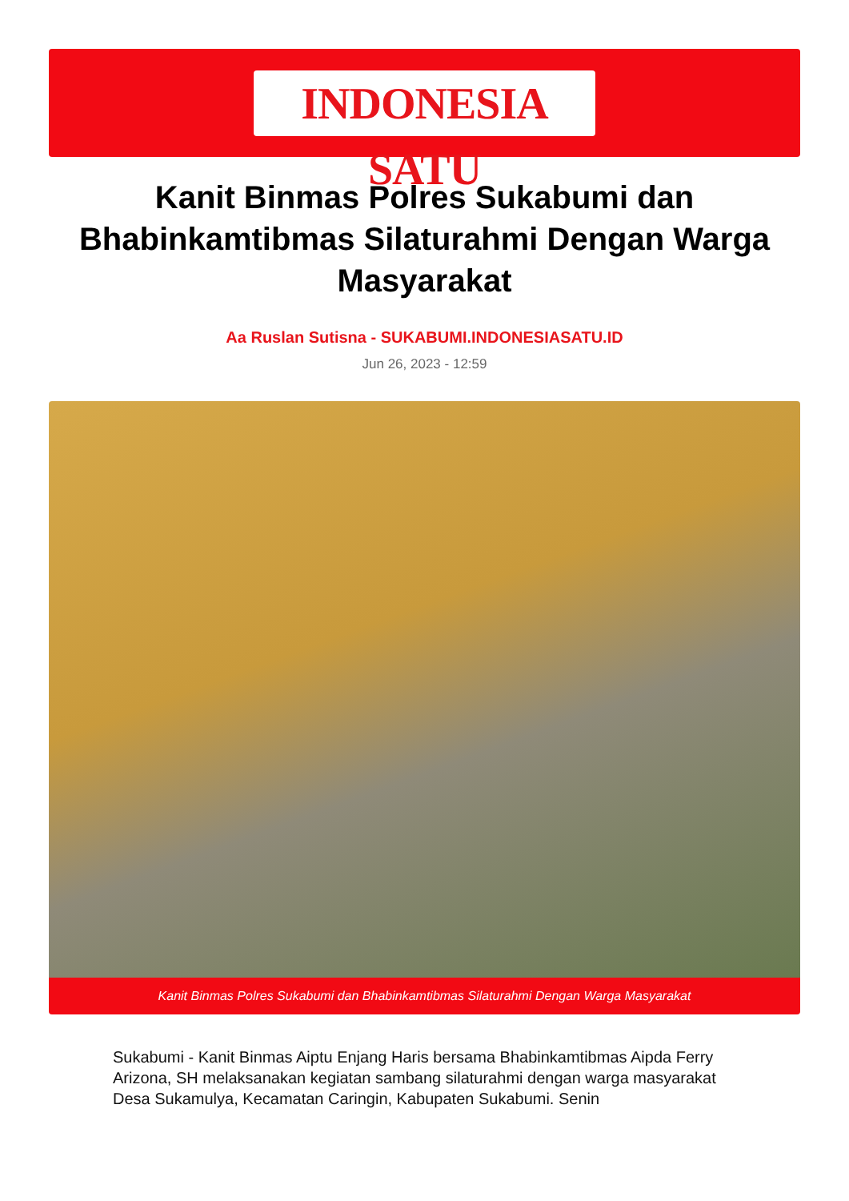INDONESIA SATU
Kanit Binmas Polres Sukabumi dan Bhabinkamtibmas Silaturahmi Dengan Warga Masyarakat
Aa Ruslan Sutisna - SUKABUMI.INDONESIASATU.ID
Jun 26, 2023 - 12:59
Kanit Binmas Polres Sukabumi dan Bhabinkamtibmas Silaturahmi Dengan Warga Masyarakat
Sukabumi - Kanit Binmas Aiptu Enjang Haris bersama Bhabinkamtibmas Aipda Ferry Arizona, SH melaksanakan kegiatan sambang silaturahmi dengan warga masyarakat Desa Sukamulya, Kecamatan Caringin, Kabupaten Sukabumi. Senin